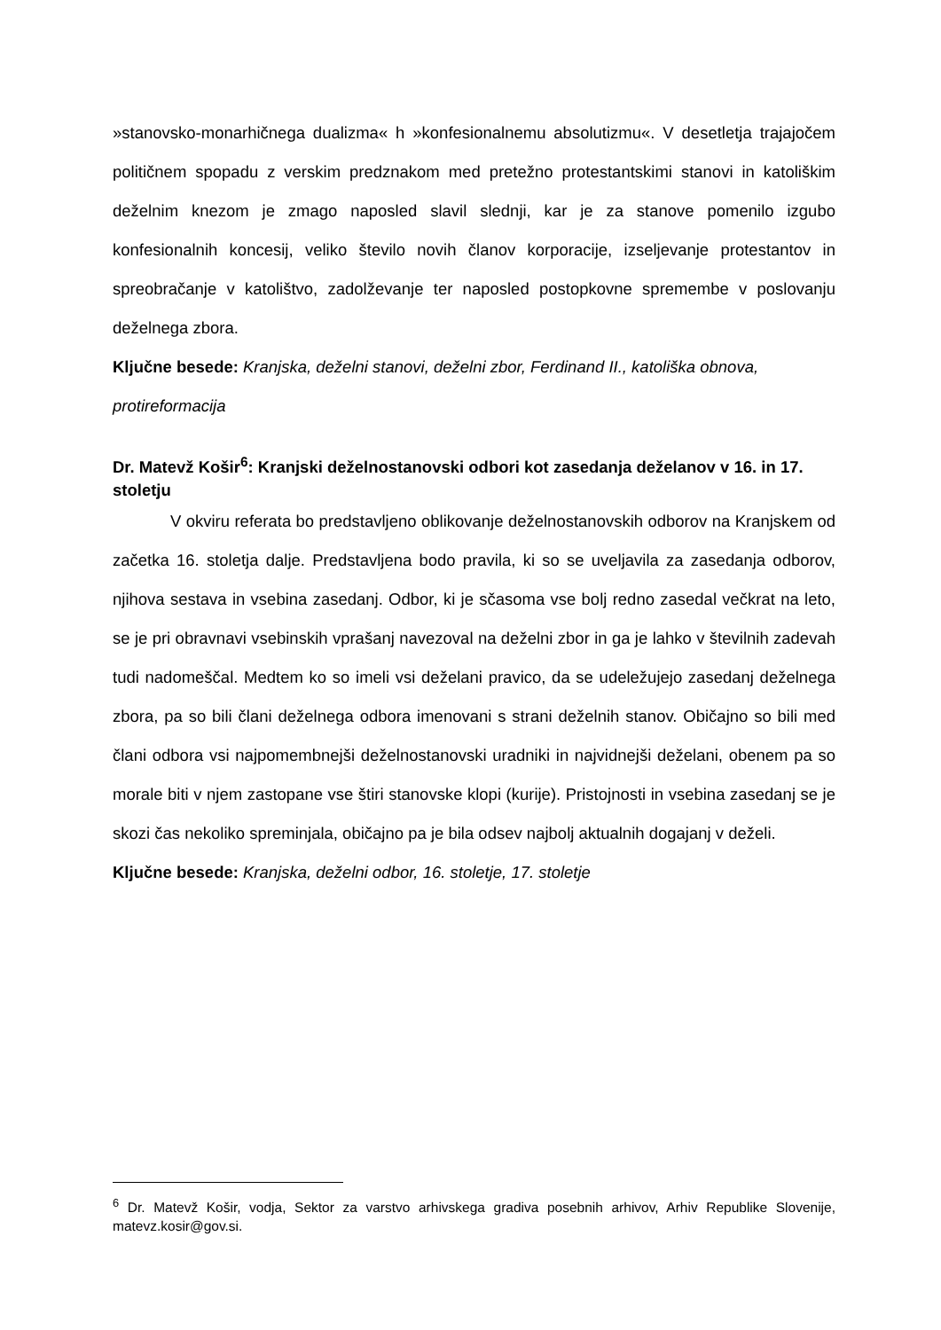»stanovsko-monarhičnega dualizma« h »konfesionalnemu absolutizmu«. V desetletja trajajočem političnem spopadu z verskim predznakom med pretežno protestantskimi stanovi in katoliškim deželnim knezom je zmago naposled slavil slednji, kar je za stanove pomenilo izgubo konfesionalnih koncesij, veliko število novih članov korporacije, izseljevanje protestantov in spreobračanje v katolištvo, zadolževanje ter naposled postopkovne spremembe v poslovanju deželnega zbora.
Ključne besede: Kranjska, deželni stanovi, deželni zbor, Ferdinand II., katoliška obnova, protireformacija
Dr. Matevž Košir<sup>6</sup>: Kranjski deželnostanovski odbori kot zasedanja deželanov v 16. in 17. stoletju
V okviru referata bo predstavljeno oblikovanje deželnostanovskih odborov na Kranjskem od začetka 16. stoletja dalje. Predstavljena bodo pravila, ki so se uveljavila za zasedanja odborov, njihova sestava in vsebina zasedanj. Odbor, ki je sčasoma vse bolj redno zasedal večkrat na leto, se je pri obravnavi vsebinskih vprašanj navezoval na deželni zbor in ga je lahko v številnih zadevah tudi nadomeščal. Medtem ko so imeli vsi deželani pravico, da se udeležujejo zasedanj deželnega zbora, pa so bili člani deželnega odbora imenovani s strani deželnih stanov. Običajno so bili med člani odbora vsi najpomembnejši deželnostanovski uradniki in najvidnejši deželani, obenem pa so morale biti v njem zastopane vse štiri stanovske klopi (kurije). Pristojnosti in vsebina zasedanj se je skozi čas nekoliko spreminjala, običajno pa je bila odsev najbolj aktualnih dogajanj v deželi.
Ključne besede: Kranjska, deželni odbor, 16. stoletje, 17. stoletje
<sup>6</sup> Dr. Matevž Košir, vodja, Sektor za varstvo arhivskega gradiva posebnih arhivov, Arhiv Republike Slovenije, matevz.kosir@gov.si.